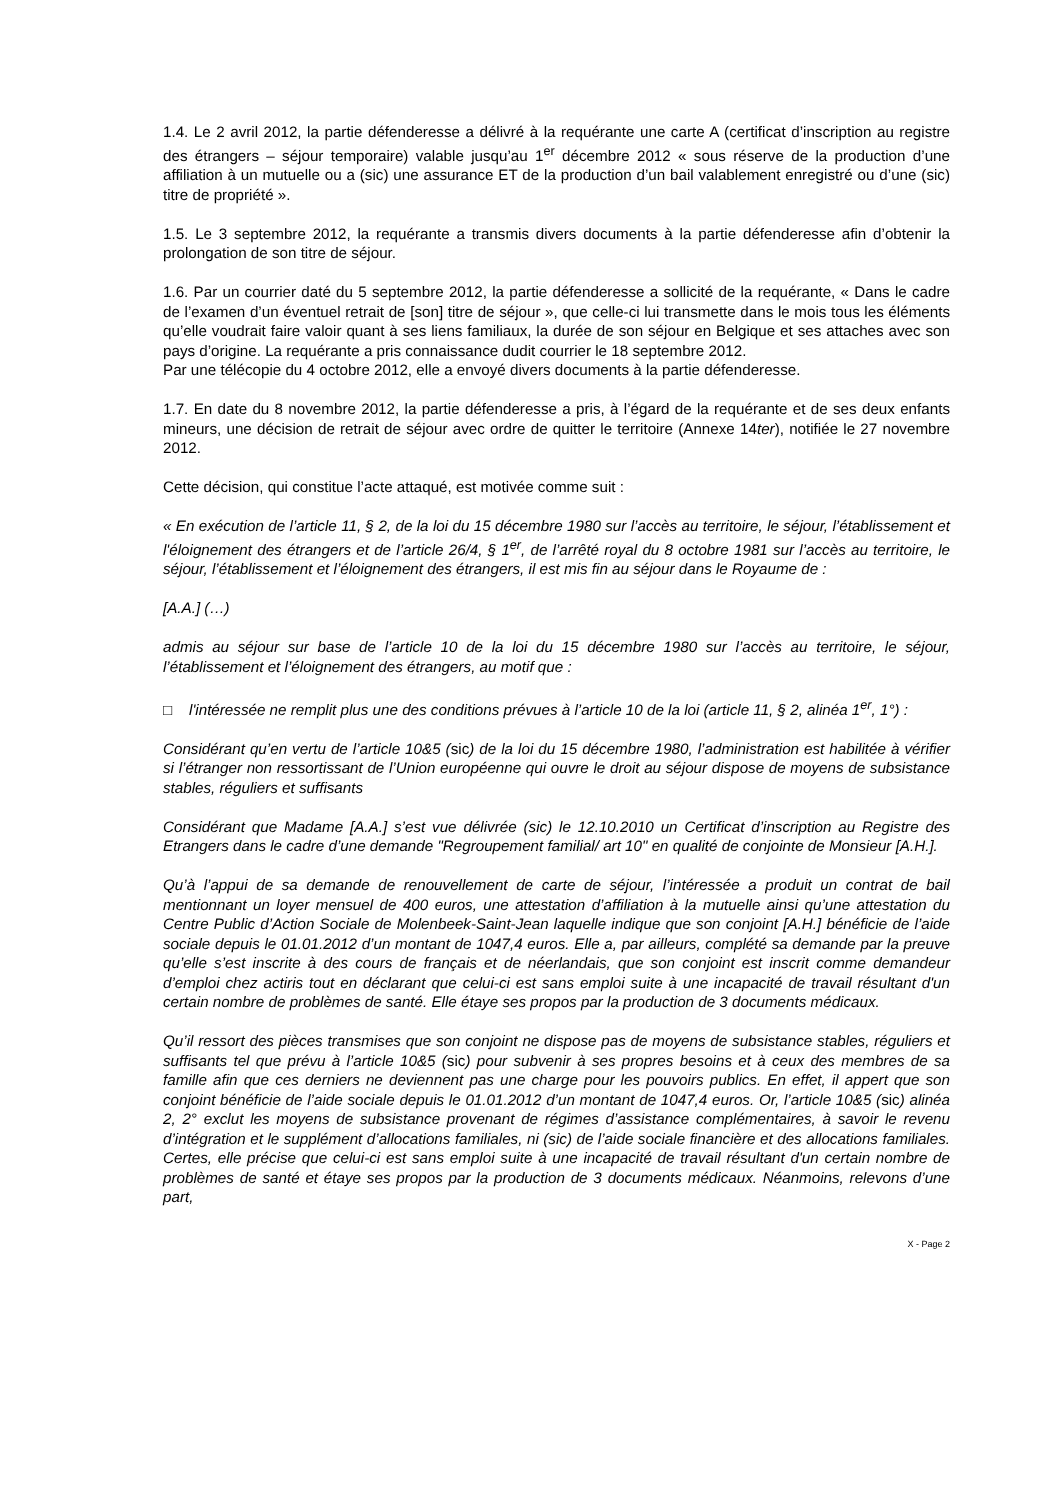1.4. Le 2 avril 2012, la partie défenderesse a délivré à la requérante une carte A (certificat d’inscription au registre des étrangers – séjour temporaire) valable jusqu’au 1<sup>er</sup> décembre 2012 « sous réserve de la production d’une affiliation à un mutuelle ou a (sic) une assurance ET de la production d’un bail valablement enregistré ou d’une (sic) titre de propriété ».
1.5. Le 3 septembre 2012, la requérante a transmis divers documents à la partie défenderesse afin d’obtenir la prolongation de son titre de séjour.
1.6. Par un courrier daté du 5 septembre 2012, la partie défenderesse a sollicité de la requérante, « Dans le cadre de l’examen d’un éventuel retrait de [son] titre de séjour », que celle-ci lui transmette dans le mois tous les éléments qu’elle voudrait faire valoir quant à ses liens familiaux, la durée de son séjour en Belgique et ses attaches avec son pays d’origine. La requérante a pris connaissance dudit courrier le 18 septembre 2012.
Par une télécopie du 4 octobre 2012, elle a envoyé divers documents à la partie défenderesse.
1.7. En date du 8 novembre 2012, la partie défenderesse a pris, à l’égard de la requérante et de ses deux enfants mineurs, une décision de retrait de séjour avec ordre de quitter le territoire (Annexe 14ter), notifiée le 27 novembre 2012.
Cette décision, qui constitue l’acte attaqué, est motivée comme suit :
« En exécution de l’article 11, § 2, de la loi du 15 décembre 1980 sur l’accès au territoire, le séjour, l’établissement et l'éloignement des étrangers et de l’article 26/4, § 1<sup>er</sup>, de l’arrêté royal du 8 octobre 1981 sur l’accès au territoire, le séjour, l’établissement et l’éloignement des étrangers, il est mis fin au séjour dans le Royaume de :
[A.A.] (…)
admis au séjour sur base de l’article 10 de la loi du 15 décembre 1980 sur l’accès au territoire, le séjour, l’établissement et l’éloignement des étrangers, au motif que :
□ l'intéressée ne remplit plus une des conditions prévues à l’article 10 de la loi (article 11, § 2, alinéa 1<sup>er</sup>, 1°) :
Considérant qu’en vertu de l’article 10&5 (sic) de la loi du 15 décembre 1980, l’administration est habilitée à vérifier si l’étranger non ressortissant de l’Union européenne qui ouvre le droit au séjour dispose de moyens de subsistance stables, réguliers et suffisants
Considérant que Madame [A.A.] s’est vue délivrée (sic) le 12.10.2010 un Certificat d’inscription au Registre des Etrangers dans le cadre d’une demande "Regroupement familial/ art 10" en qualité de conjointe de Monsieur [A.H.].
Qu’à l’appui de sa demande de renouvellement de carte de séjour, l’intéressée a produit un contrat de bail mentionnant un loyer mensuel de 400 euros, une attestation d’affiliation à la mutuelle ainsi qu’une attestation du Centre Public d’Action Sociale de Molenbeek-Saint-Jean laquelle indique que son conjoint [A.H.] bénéficie de l’aide sociale depuis le 01.01.2012 d’un montant de 1047,4 euros. Elle a, par ailleurs, complété sa demande par la preuve qu’elle s’est inscrite à des cours de français et de néerlandais, que son conjoint est inscrit comme demandeur d’emploi chez actiris tout en déclarant que celui-ci est sans emploi suite à une incapacité de travail résultant d'un certain nombre de problèmes de santé. Elle étaye ses propos par la production de 3 documents médicaux.
Qu’il ressort des pièces transmises que son conjoint ne dispose pas de moyens de subsistance stables, réguliers et suffisants tel que prévu à l’article 10&5 (sic) pour subvenir à ses propres besoins et à ceux des membres de sa famille afin que ces derniers ne deviennent pas une charge pour les pouvoirs publics. En effet, il appert que son conjoint bénéficie de l’aide sociale depuis le 01.01.2012 d’un montant de 1047,4 euros. Or, l’article 10&5 (sic) alinéa 2, 2° exclut les moyens de subsistance provenant de régimes d’assistance complémentaires, à savoir le revenu d’intégration et le supplément d’allocations familiales, ni (sic) de l’aide sociale financière et des allocations familiales. Certes, elle précise que celui-ci est sans emploi suite à une incapacité de travail résultant d'un certain nombre de problèmes de santé et étaye ses propos par la production de 3 documents médicaux. Néanmoins, relevons d’une part,
X - Page 2